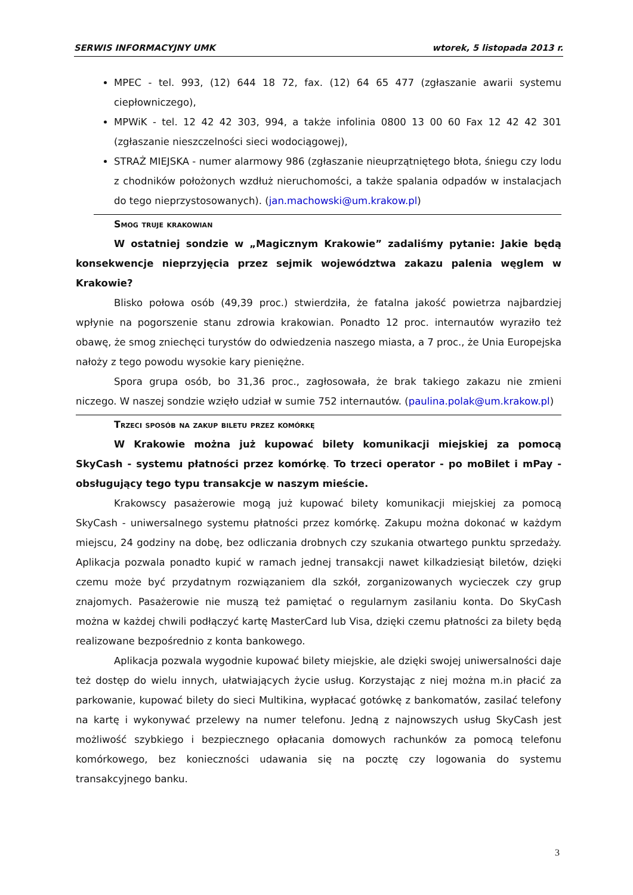SERWIS INFORMACYJNY UMK wtorek, 5 listopada 2013 r.
MPEC - tel. 993, (12) 644 18 72, fax. (12) 64 65 477 (zgłaszanie awarii systemu ciepłowniczego),
MPWiK - tel. 12 42 42 303, 994, a także infolinia 0800 13 00 60 Fax 12 42 42 301 (zgłaszanie nieszczelności sieci wodociągowej),
STRAŻ MIEJSKA - numer alarmowy 986 (zgłaszanie nieuprzątniętego błota, śniegu czy lodu z chodników położonych wzdłuż nieruchomości, a także spalania odpadów w instalacjach do tego nieprzystosowanych). (jan.machowski@um.krakow.pl)
Smog truje krakowian
W ostatniej sondzie w „Magicznym Krakowie” zadaliśmy pytanie: Jakie będą konsekwencje nieprzyjęcia przez sejmik województwa zakazu palenia węglem w Krakowie?
Blisko połowa osób (49,39 proc.) stwierdziła, że fatalna jakość powietrza najbardziej wpłynie na pogorszenie stanu zdrowia krakowian. Ponadto 12 proc. internautów wyraziło też obawę, że smog zniechęci turystów do odwiedzenia naszego miasta, a 7 proc., że Unia Europejska nałoży z tego powodu wysokie kary pieniężne.
Spora grupa osób, bo 31,36 proc., zagłosowała, że brak takiego zakazu nie zmieni niczego. W naszej sondzie wzięło udział w sumie 752 internautów. (paulina.polak@um.krakow.pl)
Trzeci sposób na zakup biletu przez komórkę
W Krakowie można już kupować bilety komunikacji miejskiej za pomocą SkyCash - systemu płatności przez komórkę. To trzeci operator - po moBilet i mPay - obsługujący tego typu transakcje w naszym mieście.
Krakowscy pasażerowie mogą już kupować bilety komunikacji miejskiej za pomocą SkyCash - uniwersalnego systemu płatności przez komórkę. Zakupu można dokonać w każdym miejscu, 24 godziny na dobę, bez odliczania drobnych czy szukania otwartego punktu sprzedaży. Aplikacja pozwala ponadto kupić w ramach jednej transakcji nawet kilkadziesiąt biletów, dzięki czemu może być przydatnym rozwiązaniem dla szkół, zorganizowanych wycieczek czy grup znajomych. Pasażerowie nie muszą też pamiętać o regularnym zasilaniu konta. Do SkyCash można w każdej chwili podłączyć kartę MasterCard lub Visa, dzięki czemu płatności za bilety będą realizowane bezpośrednio z konta bankowego.
Aplikacja pozwala wygodnie kupować bilety miejskie, ale dzięki swojej uniwersalności daje też dostęp do wielu innych, ułatwiających życie usług. Korzystając z niej można m.in płacić za parkowanie, kupować bilety do sieci Multikina, wypłacać gotówkę z bankomatów, zasilać telefony na kartę i wykonywać przelewy na numer telefonu. Jedną z najnowszych usług SkyCash jest możliwość szybkiego i bezpiecznego opłacania domowych rachunków za pomocą telefonu komórkowego, bez konieczności udawania się na pocztę czy logowania do systemu transakcyjnego banku.
3